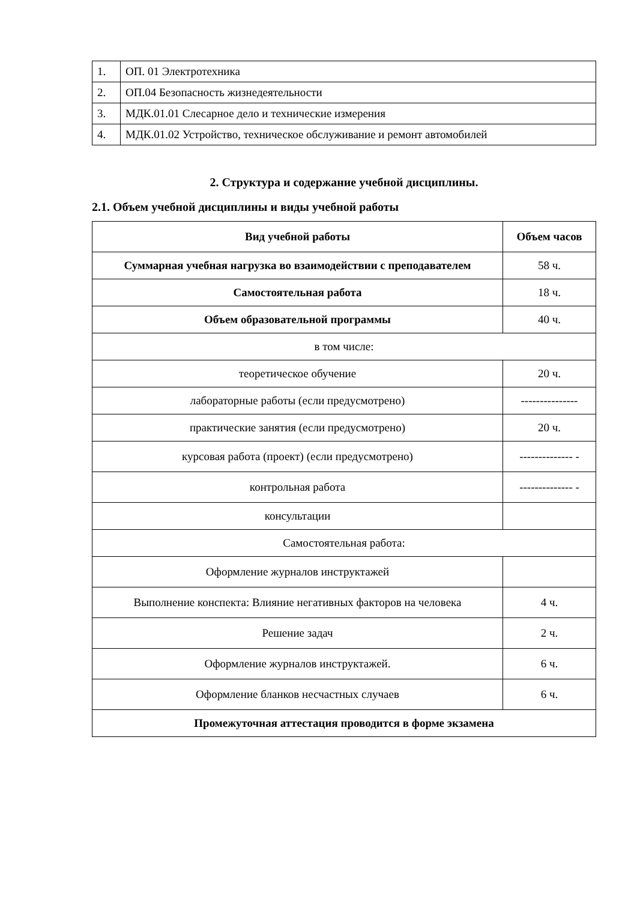| 1. | ОП. 01 Электротехника |
| 2. | ОП.04 Безопасность жизнедеятельности |
| 3. | МДК.01.01 Слесарное дело и технические измерения |
| 4. | МДК.01.02 Устройство, техническое обслуживание и ремонт автомобилей |
2. Структура и содержание учебной дисциплины.
2.1. Объем учебной дисциплины и виды учебной работы
| Вид учебной работы | Объем часов |
| --- | --- |
| Суммарная учебная нагрузка во взаимодействии с преподавателем | 58 ч. |
| Самостоятельная работа | 18 ч. |
| Объем образовательной программы | 40 ч. |
| в том числе: | |
| теоретическое обучение | 20 ч. |
| лабораторные работы (если предусмотрено) | --------------- |
| практические занятия (если предусмотрено) | 20 ч. |
| курсовая работа (проект) (если предусмотрено) | -------------- - |
| контрольная работа | -------------- - |
| консультации | |
| Самостоятельная работа: | |
| Оформление журналов инструктажей | |
| Выполнение конспекта: Влияние негативных факторов на человека | 4 ч. |
| Решение задач | 2 ч. |
| Оформление журналов инструктажей. | 6 ч. |
| Оформление бланков несчастных случаев | 6 ч. |
| Промежуточная аттестация проводится в форме экзамена | |